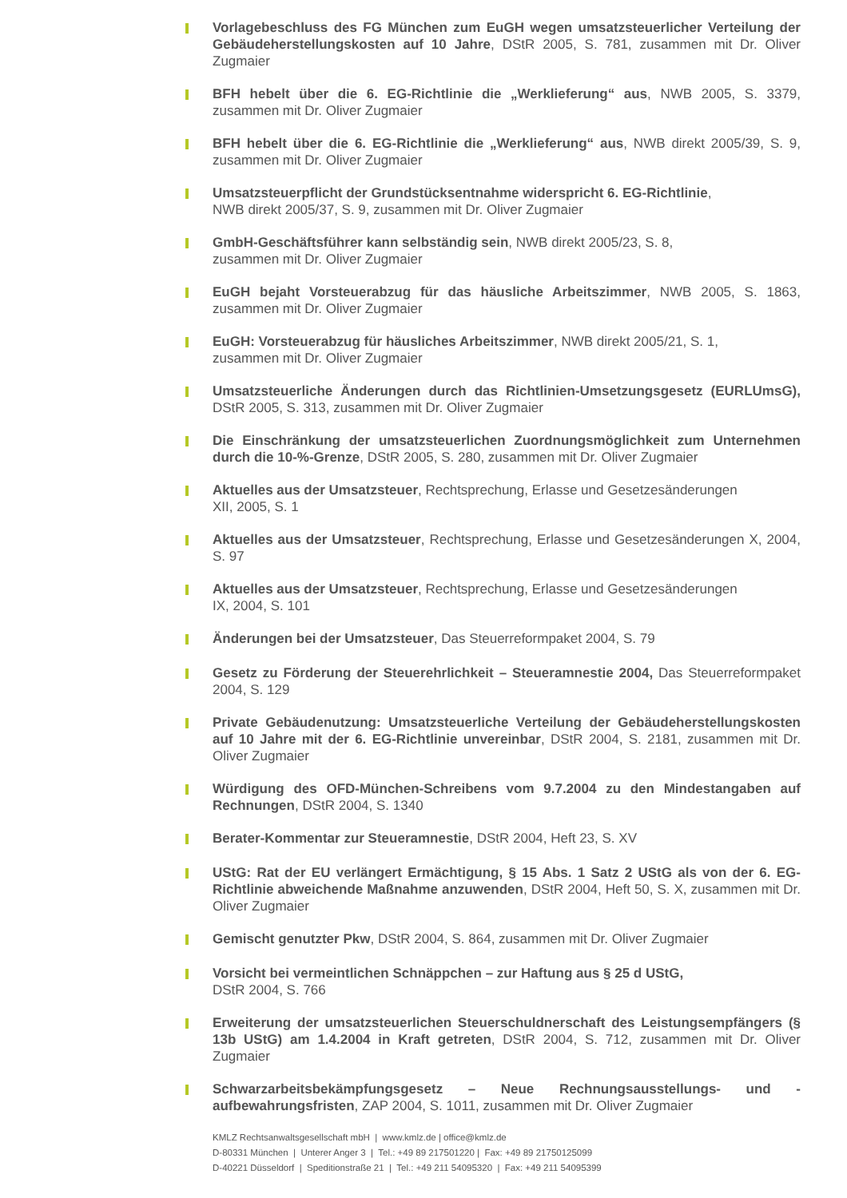Vorlagebeschluss des FG München zum EuGH wegen umsatzsteuerlicher Verteilung der Gebäudeherstellungskosten auf 10 Jahre, DStR 2005, S. 781, zusammen mit Dr. Oliver Zugmaier
BFH hebelt über die 6. EG-Richtlinie die „Werklieferung“ aus, NWB 2005, S. 3379, zusammen mit Dr. Oliver Zugmaier
BFH hebelt über die 6. EG-Richtlinie die „Werklieferung“ aus, NWB direkt 2005/39, S. 9, zusammen mit Dr. Oliver Zugmaier
Umsatzsteuerpflicht der Grundstücksentnahme widerspricht 6. EG-Richtlinie,
NWB direkt 2005/37, S. 9, zusammen mit Dr. Oliver Zugmaier
GmbH-Geschäftsführer kann selbständig sein, NWB direkt 2005/23, S. 8,
zusammen mit Dr. Oliver Zugmaier
EuGH bejaht Vorsteuerabzug für das häusliche Arbeitszimmer, NWB 2005, S. 1863, zusammen mit Dr. Oliver Zugmaier
EuGH: Vorsteuerabzug für häusliches Arbeitszimmer, NWB direkt 2005/21, S. 1,
zusammen mit Dr. Oliver Zugmaier
Umsatzsteuerliche Änderungen durch das Richtlinien-Umsetzungsgesetz (EURLUmsG), DStR 2005, S. 313, zusammen mit Dr. Oliver Zugmaier
Die Einschränkung der umsatzsteuerlichen Zuordnungsmöglichkeit zum Unternehmen durch die 10-%-Grenze, DStR 2005, S. 280, zusammen mit Dr. Oliver Zugmaier
Aktuelles aus der Umsatzsteuer, Rechtsprechung, Erlasse und Gesetzesänderungen
XII, 2005, S. 1
Aktuelles aus der Umsatzsteuer, Rechtsprechung, Erlasse und Gesetzesänderungen X, 2004, S. 97
Aktuelles aus der Umsatzsteuer, Rechtsprechung, Erlasse und Gesetzesänderungen
IX, 2004, S. 101
Änderungen bei der Umsatzsteuer, Das Steuerreformpaket 2004, S. 79
Gesetz zu Förderung der Steuerehrlichkeit – Steueramnestie 2004, Das Steuerreformpaket 2004, S. 129
Private Gebäudenutzung: Umsatzsteuerliche Verteilung der Gebäudeherstellungskosten auf 10 Jahre mit der 6. EG-Richtlinie unvereinbar, DStR 2004, S. 2181, zusammen mit Dr. Oliver Zugmaier
Würdigung des OFD-München-Schreibens vom 9.7.2004 zu den Mindestangaben auf Rechnungen, DStR 2004, S. 1340
Berater-Kommentar zur Steueramnestie, DStR 2004, Heft 23, S. XV
UStG: Rat der EU verlängert Ermächtigung, § 15 Abs. 1 Satz 2 UStG als von der 6. EG-Richtlinie abweichende Maßnahme anzuwenden, DStR 2004, Heft 50, S. X, zusammen mit Dr. Oliver Zugmaier
Gemischt genutzter Pkw, DStR 2004, S. 864, zusammen mit Dr. Oliver Zugmaier
Vorsicht bei vermeintlichen Schnäppchen – zur Haftung aus § 25 d UStG,
DStR 2004, S. 766
Erweiterung der umsatzsteuerlichen Steuerschuldnerschaft des Leistungsempfängers (§ 13b UStG) am 1.4.2004 in Kraft getreten, DStR 2004, S. 712, zusammen mit Dr. Oliver Zugmaier
Schwarzarbeitsbekämpfungsgesetz – Neue Rechnungsausstellungs- und -aufbewahrungsfristen, ZAP 2004, S. 1011, zusammen mit Dr. Oliver Zugmaier
KMLZ Rechtsanwaltsgesellschaft mbH | www.kmlz.de | office@kmlz.de
D-80331 München | Unterer Anger 3 | Tel.: +49 89 217501220 | Fax: +49 89 21750125099
D-40221 Düsseldorf | Speditionstraße 21 | Tel.: +49 211 54095320 | Fax: +49 211 54095399